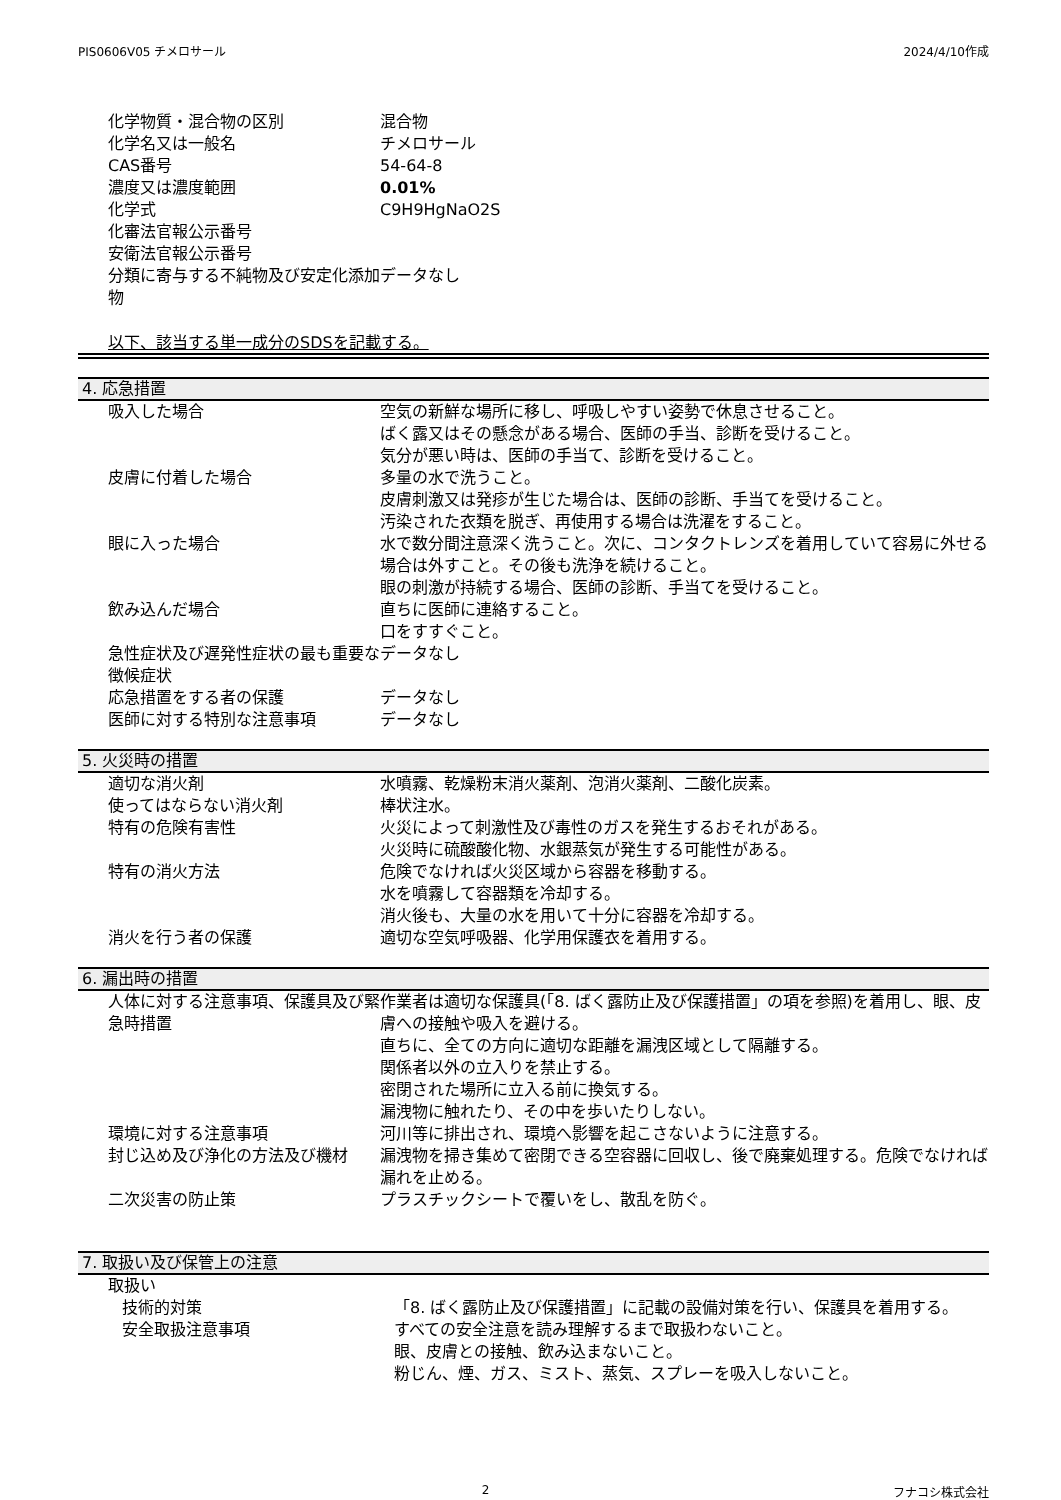PIS0606V05 チメロサール 2024/4/10作成
| 化学物質・混合物の区別 | 混合物 |
| 化学名又は一般名 | チメロサール |
| CAS番号 | 54-64-8 |
| 濃度又は濃度範囲 | 0.01% |
| 化学式 | C9H9HgNaO2S |
| 化審法官報公示番号 | |
| 安衛法官報公示番号 | |
| 分類に寄与する不純物及び安定化添加物 | データなし |
以下、該当する単一成分のSDSを記載する。
4. 応急措置
| 吸入した場合 | 空気の新鮮な場所に移し、呼吸しやすい姿勢で休息させること。 ばく露又はその懸念がある場合、医師の手当、診断を受けること。 気分が悪い時は、医師の手当て、診断を受けること。 |
| 皮膚に付着した場合 | 多量の水で洗うこと。 皮膚刺激又は発疹が生じた場合は、医師の診断、手当てを受けること。 汚染された衣類を脱ぎ、再使用する場合は洗濯をすること。 |
| 眼に入った場合 | 水で数分間注意深く洗うこと。次に、コンタクトレンズを着用していて容易に外せる場合は外すこと。その後も洗浄を続けること。 眼の刺激が持続する場合、医師の診断、手当てを受けること。 |
| 飲み込んだ場合 | 直ちに医師に連絡すること。 口をすすぐこと。 |
| 急性症状及び遅発性症状の最も重要な徴候症状 | データなし |
| 応急措置をする者の保護 | データなし |
| 医師に対する特別な注意事項 | データなし |
5. 火災時の措置
| 適切な消火剤 | 水噴霧、乾燥粉末消火薬剤、泡消火薬剤、二酸化炭素。 |
| 使ってはならない消火剤 | 棒状注水。 |
| 特有の危険有害性 | 火災によって刺激性及び毒性のガスを発生するおそれがある。 火災時に硫酸酸化物、水銀蒸気が発生する可能性がある。 |
| 特有の消火方法 | 危険でなければ火災区域から容器を移動する。 水を噴霧して容器類を冷却する。 消火後も、大量の水を用いて十分に容器を冷却する。 |
| 消火を行う者の保護 | 適切な空気呼吸器、化学用保護衣を着用する。 |
6. 漏出時の措置
| 人体に対する注意事項、保護具及び緊急時措置 | 作業者は適切な保護具(「8. ばく露防止及び保護措置」の項を参照)を着用し、眼、皮膚への接触や吸入を避ける。 直ちに、全ての方向に適切な距離を漏洩区域として隔離する。 関係者以外の立入りを禁止する。 密閉された場所に立入る前に換気する。 漏洩物に触れたり、その中を歩いたりしない。 |
| 環境に対する注意事項 | 河川等に排出され、環境へ影響を起こさないように注意する。 |
| 封じ込め及び浄化の方法及び機材 | 漏洩物を掃き集めて密閉できる空容器に回収し、後で廃棄処理する。危険でなければ漏れを止める。 |
| 二次災害の防止策 | プラスチックシートで覆いをし、散乱を防ぐ。 |
7. 取扱い及び保管上の注意
| 取扱い | |
| 技術的対策 | 「8. ばく露防止及び保護措置」に記載の設備対策を行い、保護具を着用する。 |
| 安全取扱注意事項 | すべての安全注意を読み理解するまで取扱わないこと。 眼、皮膚との接触、飲み込まないこと。 粉じん、煙、ガス、ミスト、蒸気、スプレーを吸入しないこと。 |
2 フナコシ株式会社